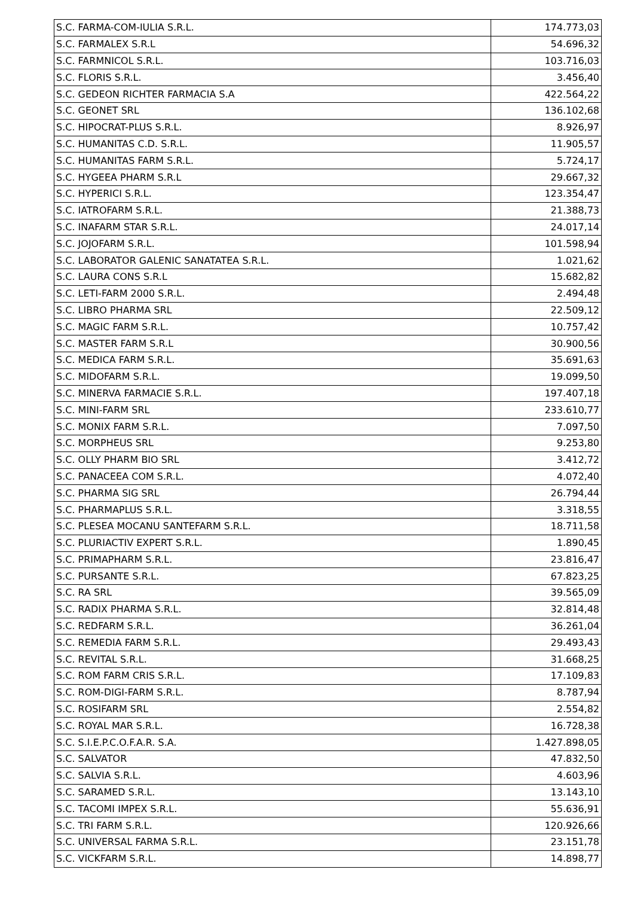| S.C. FARMA-COM-IULIA S.R.L. | 174.773,03 |
| S.C. FARMALEX S.R.L | 54.696,32 |
| S.C. FARMNICOL S.R.L. | 103.716,03 |
| S.C. FLORIS S.R.L. | 3.456,40 |
| S.C. GEDEON RICHTER FARMACIA S.A | 422.564,22 |
| S.C. GEONET SRL | 136.102,68 |
| S.C. HIPOCRAT-PLUS S.R.L. | 8.926,97 |
| S.C. HUMANITAS C.D. S.R.L. | 11.905,57 |
| S.C. HUMANITAS FARM S.R.L. | 5.724,17 |
| S.C. HYGEEA PHARM S.R.L | 29.667,32 |
| S.C. HYPERICI S.R.L. | 123.354,47 |
| S.C. IATROFARM S.R.L. | 21.388,73 |
| S.C. INAFARM STAR S.R.L. | 24.017,14 |
| S.C. JOJOFARM S.R.L. | 101.598,94 |
| S.C. LABORATOR GALENIC SANATATEA S.R.L. | 1.021,62 |
| S.C. LAURA CONS S.R.L | 15.682,82 |
| S.C. LETI-FARM 2000 S.R.L. | 2.494,48 |
| S.C. LIBRO PHARMA SRL | 22.509,12 |
| S.C. MAGIC FARM S.R.L. | 10.757,42 |
| S.C. MASTER FARM S.R.L | 30.900,56 |
| S.C. MEDICA FARM S.R.L. | 35.691,63 |
| S.C. MIDOFARM S.R.L. | 19.099,50 |
| S.C. MINERVA FARMACIE S.R.L. | 197.407,18 |
| S.C. MINI-FARM SRL | 233.610,77 |
| S.C. MONIX FARM S.R.L. | 7.097,50 |
| S.C. MORPHEUS SRL | 9.253,80 |
| S.C. OLLY PHARM BIO SRL | 3.412,72 |
| S.C. PANACEEA COM S.R.L. | 4.072,40 |
| S.C. PHARMA SIG SRL | 26.794,44 |
| S.C. PHARMAPLUS S.R.L. | 3.318,55 |
| S.C. PLESEA MOCANU SANTEFARM S.R.L. | 18.711,58 |
| S.C. PLURIACTIV EXPERT S.R.L. | 1.890,45 |
| S.C. PRIMAPHARM S.R.L. | 23.816,47 |
| S.C. PURSANTE S.R.L. | 67.823,25 |
| S.C. RA SRL | 39.565,09 |
| S.C. RADIX PHARMA S.R.L. | 32.814,48 |
| S.C. REDFARM S.R.L. | 36.261,04 |
| S.C. REMEDIA FARM S.R.L. | 29.493,43 |
| S.C. REVITAL S.R.L. | 31.668,25 |
| S.C. ROM FARM CRIS S.R.L. | 17.109,83 |
| S.C. ROM-DIGI-FARM S.R.L. | 8.787,94 |
| S.C. ROSIFARM SRL | 2.554,82 |
| S.C. ROYAL MAR S.R.L. | 16.728,38 |
| S.C. S.I.E.P.C.O.F.A.R. S.A. | 1.427.898,05 |
| S.C. SALVATOR | 47.832,50 |
| S.C. SALVIA S.R.L. | 4.603,96 |
| S.C. SARAMED S.R.L. | 13.143,10 |
| S.C. TACOMI IMPEX S.R.L. | 55.636,91 |
| S.C. TRI FARM S.R.L. | 120.926,66 |
| S.C. UNIVERSAL FARMA S.R.L. | 23.151,78 |
| S.C. VICKFARM S.R.L. | 14.898,77 |